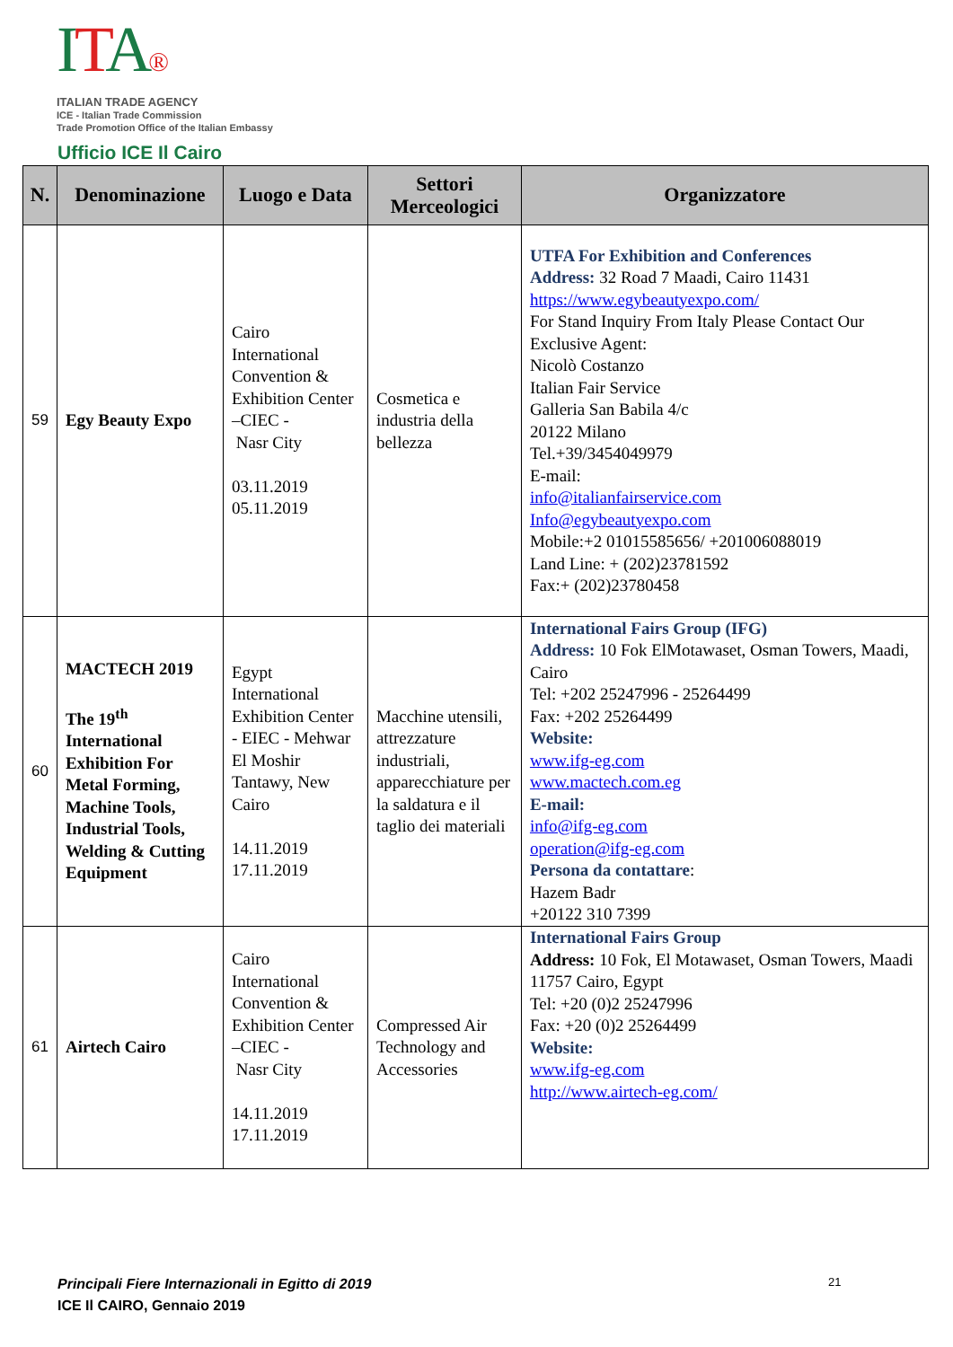ITA®
ITALIAN TRADE AGENCY
ICE - Italian Trade Commission
Trade Promotion Office of the Italian Embassy
Ufficio ICE Il Cairo
| N. | Denominazione | Luogo e Data | Settori Merceologici | Organizzatore |
| --- | --- | --- | --- | --- |
| 59 | Egy Beauty Expo | Cairo International Convention & Exhibition Center –CIEC - Nasr City 03.11.2019 05.11.2019 | Cosmetica e industria della bellezza | UTFA For Exhibition and Conferences Address: 32 Road 7 Maadi, Cairo 11431 https://www.egybeautyexpo.com/ For Stand Inquiry From Italy Please Contact Our Exclusive Agent: Nicolò Costanzo Italian Fair Service Galleria San Babila 4/c 20122 Milano Tel.+39/3454049979 E-mail: info@italianfairservice.com Info@egybeautyexpo.com Mobile:+2 01015585656/ +201006088019 Land Line: + (202)23781592 Fax:+ (202)23780458 |
| 60 | MACTECH 2019 The 19<sup>th</sup> International Exhibition For Metal Forming, Machine Tools, Industrial Tools, Welding & Cutting Equipment | Egypt International Exhibition Center - EIEC - Mehwar El Moshir Tantawy, New Cairo 14.11.2019 17.11.2019 | Macchine utensili, attrezzature industriali, apparecchiature per la saldatura e il taglio dei materiali | International Fairs Group (IFG) Address: 10 Fok ElMotawaset, Osman Towers, Maadi, Cairo Tel: +202 25247996 - 25264499 Fax: +202 25264499 Website: www.ifg-eg.com www.mactech.com.eg E-mail: info@ifg-eg.com operation@ifg-eg.com Persona da contattare : Hazem Badr +20122 310 7399 |
| 61 | Airtech Cairo | Cairo International Convention & Exhibition Center –CIEC - Nasr City 14.11.2019 17.11.2019 | Compressed Air Technology and Accessories | International Fairs Group Address: 10 Fok, El Motawaset, Osman Towers, Maadi 11757 Cairo, Egypt Tel: +20 (0)2 25247996 Fax: +20 (0)2 25264499 Website: www.ifg-eg.com http://www.airtech-eg.com/ |
Principali Fiere Internazionali in Egitto di 2019
ICE Il CAIRO, Gennaio 2019
21